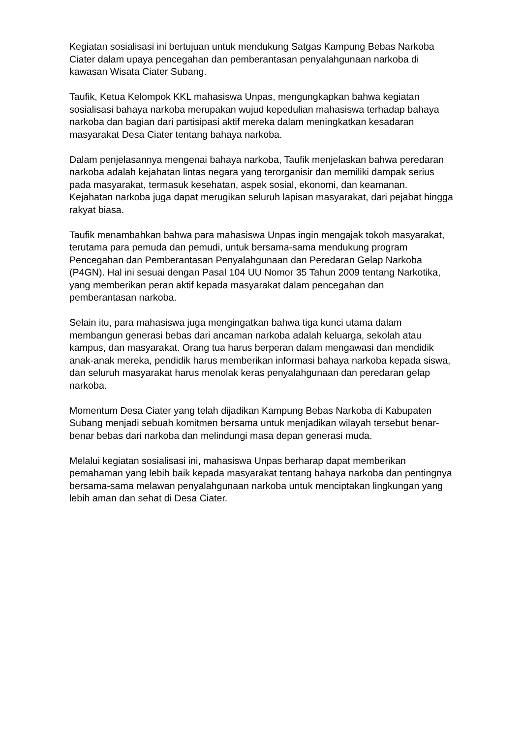Kegiatan sosialisasi ini bertujuan untuk mendukung Satgas Kampung Bebas Narkoba Ciater dalam upaya pencegahan dan pemberantasan penyalahgunaan narkoba di kawasan Wisata Ciater Subang.
Taufik, Ketua Kelompok KKL mahasiswa Unpas, mengungkapkan bahwa kegiatan sosialisasi bahaya narkoba merupakan wujud kepedulian mahasiswa terhadap bahaya narkoba dan bagian dari partisipasi aktif mereka dalam meningkatkan kesadaran masyarakat Desa Ciater tentang bahaya narkoba.
Dalam penjelasannya mengenai bahaya narkoba, Taufik menjelaskan bahwa peredaran narkoba adalah kejahatan lintas negara yang terorganisir dan memiliki dampak serius pada masyarakat, termasuk kesehatan, aspek sosial, ekonomi, dan keamanan. Kejahatan narkoba juga dapat merugikan seluruh lapisan masyarakat, dari pejabat hingga rakyat biasa.
Taufik menambahkan bahwa para mahasiswa Unpas ingin mengajak tokoh masyarakat, terutama para pemuda dan pemudi, untuk bersama-sama mendukung program Pencegahan dan Pemberantasan Penyalahgunaan dan Peredaran Gelap Narkoba (P4GN). Hal ini sesuai dengan Pasal 104 UU Nomor 35 Tahun 2009 tentang Narkotika, yang memberikan peran aktif kepada masyarakat dalam pencegahan dan pemberantasan narkoba.
Selain itu, para mahasiswa juga mengingatkan bahwa tiga kunci utama dalam membangun generasi bebas dari ancaman narkoba adalah keluarga, sekolah atau kampus, dan masyarakat. Orang tua harus berperan dalam mengawasi dan mendidik anak-anak mereka, pendidik harus memberikan informasi bahaya narkoba kepada siswa, dan seluruh masyarakat harus menolak keras penyalahgunaan dan peredaran gelap narkoba.
Momentum Desa Ciater yang telah dijadikan Kampung Bebas Narkoba di Kabupaten Subang menjadi sebuah komitmen bersama untuk menjadikan wilayah tersebut benar-benar bebas dari narkoba dan melindungi masa depan generasi muda.
Melalui kegiatan sosialisasi ini, mahasiswa Unpas berharap dapat memberikan pemahaman yang lebih baik kepada masyarakat tentang bahaya narkoba dan pentingnya bersama-sama melawan penyalahgunaan narkoba untuk menciptakan lingkungan yang lebih aman dan sehat di Desa Ciater.